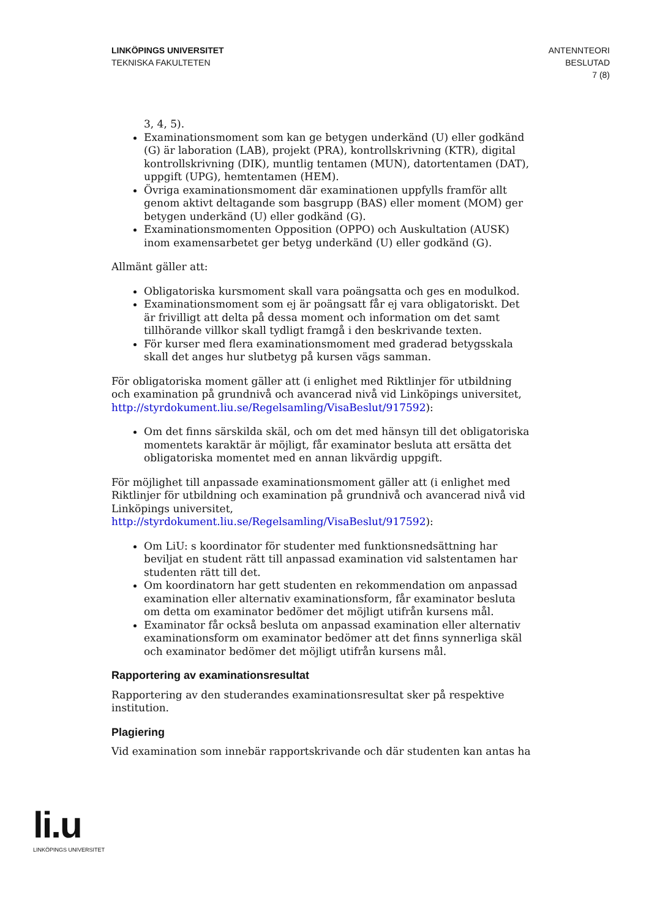LINKÖPINGS UNIVERSITET
TEKNISKA FAKULTETEN
ANTENNTEORI
BESLUTAD
7 (8)
3, 4, 5).
Examinationsmoment som kan ge betygen underkänd (U) eller godkänd (G) är laboration (LAB), projekt (PRA), kontrollskrivning (KTR), digital kontrollskrivning (DIK), muntlig tentamen (MUN), datortentamen (DAT), uppgift (UPG), hemtentamen (HEM).
Övriga examinationsmoment där examinationen uppfylls framför allt genom aktivt deltagande som basgrupp (BAS) eller moment (MOM) ger betygen underkänd (U) eller godkänd (G).
Examinationsmomenten Opposition (OPPO) och Auskultation (AUSK) inom examensarbetet ger betyg underkänd (U) eller godkänd (G).
Allmänt gäller att:
Obligatoriska kursmoment skall vara poängsatta och ges en modulkod.
Examinationsmoment som ej är poängsatt får ej vara obligatoriskt. Det är frivilligt att delta på dessa moment och information om det samt tillhörande villkor skall tydligt framgå i den beskrivande texten.
För kurser med flera examinationsmoment med graderad betygsskala skall det anges hur slutbetyg på kursen vägs samman.
För obligatoriska moment gäller att (i enlighet med Riktlinjer för utbildning och examination på grundnivå och avancerad nivå vid Linköpings universitet, http://styrdokument.liu.se/Regelsamling/VisaBeslut/917592):
Om det finns särskilda skäl, och om det med hänsyn till det obligatoriska momentets karaktär är möjligt, får examinator besluta att ersätta det obligatoriska momentet med en annan likvärdig uppgift.
För möjlighet till anpassade examinationsmoment gäller att (i enlighet med Riktlinjer för utbildning och examination på grundnivå och avancerad nivå vid Linköpings universitet,
http://styrdokument.liu.se/Regelsamling/VisaBeslut/917592):
Om LiU: s koordinator för studenter med funktionsnedsättning har beviljat en student rätt till anpassad examination vid salstentamen har studenten rätt till det.
Om koordinatorn har gett studenten en rekommendation om anpassad examination eller alternativ examinationsform, får examinator besluta om detta om examinator bedömer det möjligt utifrån kursens mål.
Examinator får också besluta om anpassad examination eller alternativ examinationsform om examinator bedömer att det finns synnerliga skäl och examinator bedömer det möjligt utifrån kursens mål.
Rapportering av examinationsresultat
Rapportering av den studerandes examinationsresultat sker på respektive institution.
Plagiering
Vid examination som innebär rapportskrivande och där studenten kan antas ha
li.u
LINKÖPINGS UNIVERSITET